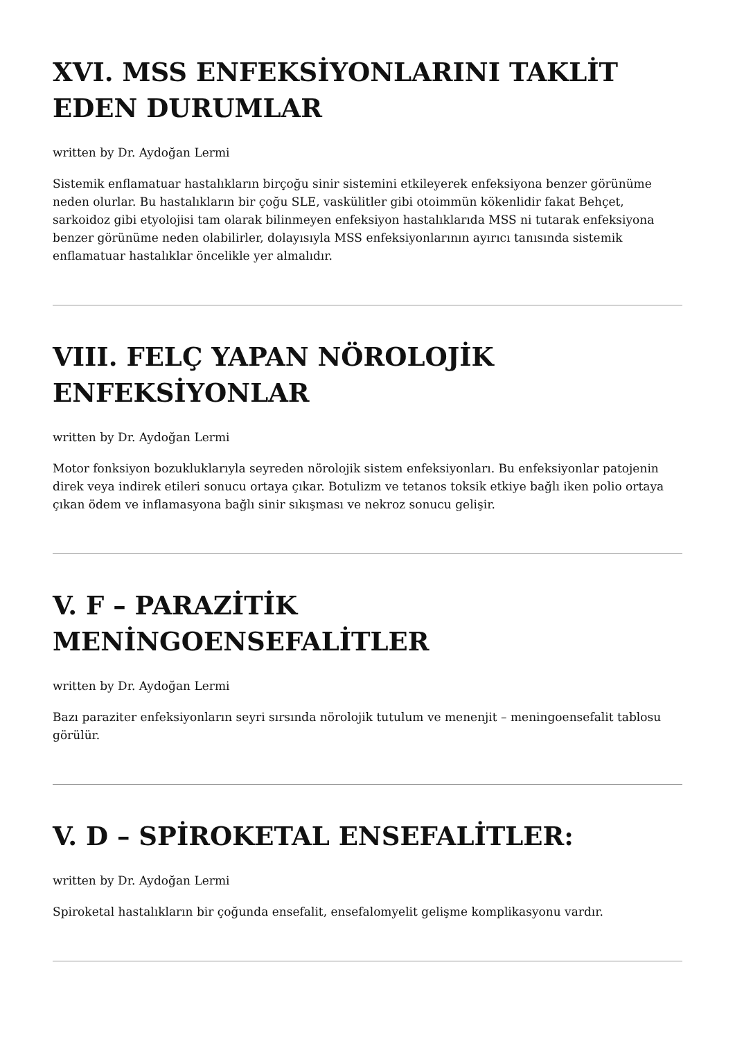XVI. MSS ENFEKSİYONLARINI TAKLİT EDEN DURUMLAR
written by Dr. Aydoğan Lermi
Sistemik enflamatuar hastalıkların birçoğu sinir sistemini etkileyerek enfeksiyona benzer görünüme neden olurlar. Bu hastalıkların bir çoğu SLE, vaskülitler gibi otoimmün kökenlidir fakat Behçet, sarkoidoz gibi etyolojisi tam olarak bilinmeyen enfeksiyon hastalıklarıda MSS ni tutarak enfeksiyona benzer görünüme neden olabilirler, dolayısıyla MSS enfeksiyonlarının ayırıcı tanısında sistemik enflamatuar hastalıklar öncelikle yer almalıdır.
VIII. FELÇ YAPAN NÖROLOJİK ENFEKSİYONLAR
written by Dr. Aydoğan Lermi
Motor fonksiyon bozukluklarıyla seyreden nörolojik sistem enfeksiyonları. Bu enfeksiyonlar patojenin direk veya indirek etileri sonucu ortaya çıkar. Botulizm ve tetanos toksik etkiye bağlı iken polio ortaya çıkan ödem ve inflamasyona bağlı sinir sıkışması ve nekroz sonucu gelişir.
V. F – PARAZİTİK MENİNGOENSEFALİTLER
written by Dr. Aydoğan Lermi
Bazı paraziter enfeksiyonların seyri sırsında nörolojik tutulum ve menenjit – meningoensefalit tablosu görülür.
V. D – SPİROKETAL ENSEFALİTLER:
written by Dr. Aydoğan Lermi
Spiroketal hastalıkların bir çoğunda ensefalit, ensefalomyelit gelişme komplikasyonu vardır.